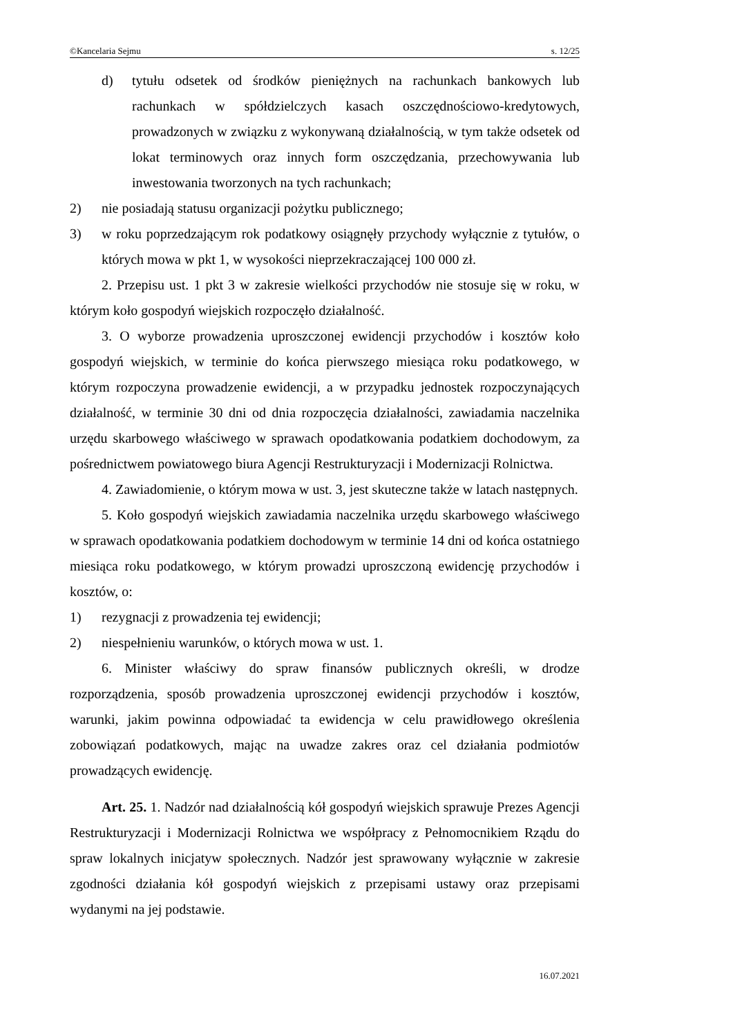©Kancelaria Sejmu s. 12/25
d) tytułu odsetek od środków pieniężnych na rachunkach bankowych lub rachunkach w spółdzielczych kasach oszczędnościowo-kredytowych, prowadzonych w związku z wykonywaną działalnością, w tym także odsetek od lokat terminowych oraz innych form oszczędzania, przechowywania lub inwestowania tworzonych na tych rachunkach;
2) nie posiadają statusu organizacji pożytku publicznego;
3) w roku poprzedzającym rok podatkowy osiągnęły przychody wyłącznie z tytułów, o których mowa w pkt 1, w wysokości nieprzekraczającej 100 000 zł.
2. Przepisu ust. 1 pkt 3 w zakresie wielkości przychodów nie stosuje się w roku, w którym koło gospodyń wiejskich rozpoczęło działalność.
3. O wyborze prowadzenia uproszczonej ewidencji przychodów i kosztów koło gospodyń wiejskich, w terminie do końca pierwszego miesiąca roku podatkowego, w którym rozpoczyna prowadzenie ewidencji, a w przypadku jednostek rozpoczynających działalność, w terminie 30 dni od dnia rozpoczęcia działalności, zawiadamia naczelnika urzędu skarbowego właściwego w sprawach opodatkowania podatkiem dochodowym, za pośrednictwem powiatowego biura Agencji Restrukturyzacji i Modernizacji Rolnictwa.
4. Zawiadomienie, o którym mowa w ust. 3, jest skuteczne także w latach następnych.
5. Koło gospodyń wiejskich zawiadamia naczelnika urzędu skarbowego właściwego w sprawach opodatkowania podatkiem dochodowym w terminie 14 dni od końca ostatniego miesiąca roku podatkowego, w którym prowadzi uproszczoną ewidencję przychodów i kosztów, o:
1) rezygnacji z prowadzenia tej ewidencji;
2) niespełnieniu warunków, o których mowa w ust. 1.
6. Minister właściwy do spraw finansów publicznych określi, w drodze rozporządzenia, sposób prowadzenia uproszczonej ewidencji przychodów i kosztów, warunki, jakim powinna odpowiadać ta ewidencja w celu prawidłowego określenia zobowiązań podatkowych, mając na uwadze zakres oraz cel działania podmiotów prowadzących ewidencję.
Art. 25. 1. Nadzór nad działalnością kół gospodyń wiejskich sprawuje Prezes Agencji Restrukturyzacji i Modernizacji Rolnictwa we współpracy z Pełnomocnikiem Rządu do spraw lokalnych inicjatyw społecznych. Nadzór jest sprawowany wyłącznie w zakresie zgodności działania kół gospodyń wiejskich z przepisami ustawy oraz przepisami wydanymi na jej podstawie.
16.07.2021